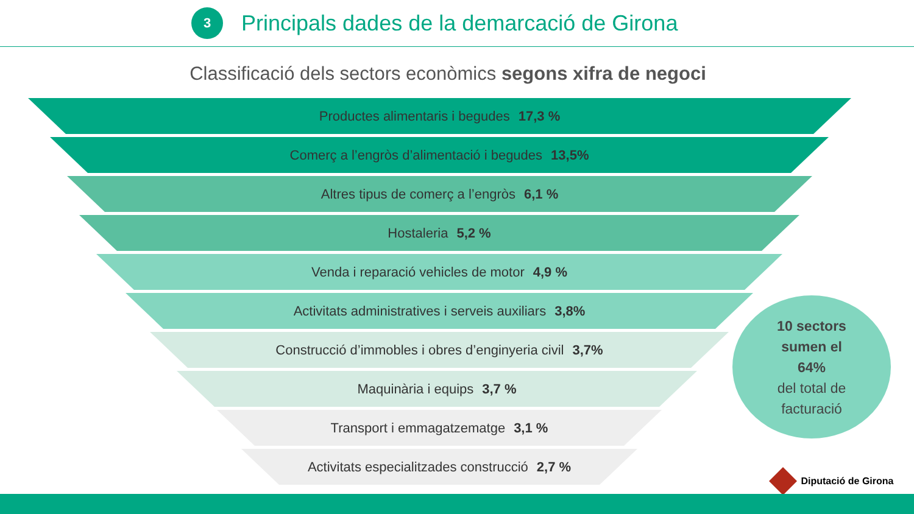3
Principals dades de la demarcació de Girona
Classificació dels sectors econòmics segons xifra de negoci
Productes alimentaris i begudes 17,3 %
Comerç a l’engròs d’alimentació i begudes 13,5%
Altres tipus de comerç a l’engròs 6,1 %
Hostaleria 5,2 %
Venda i reparació vehicles de motor 4,9 %
Activitats administratives i serveis auxiliars 3,8%
Construcció d’immobles i obres d’enginyeria civil 3,7%
Maquinària i equips 3,7 %
Transport i emmagatzematge 3,1 %
Activitats especialitzades construcció 2,7 %
10 sectors
sumen el
64%
del total de
facturació
Diputació de Girona